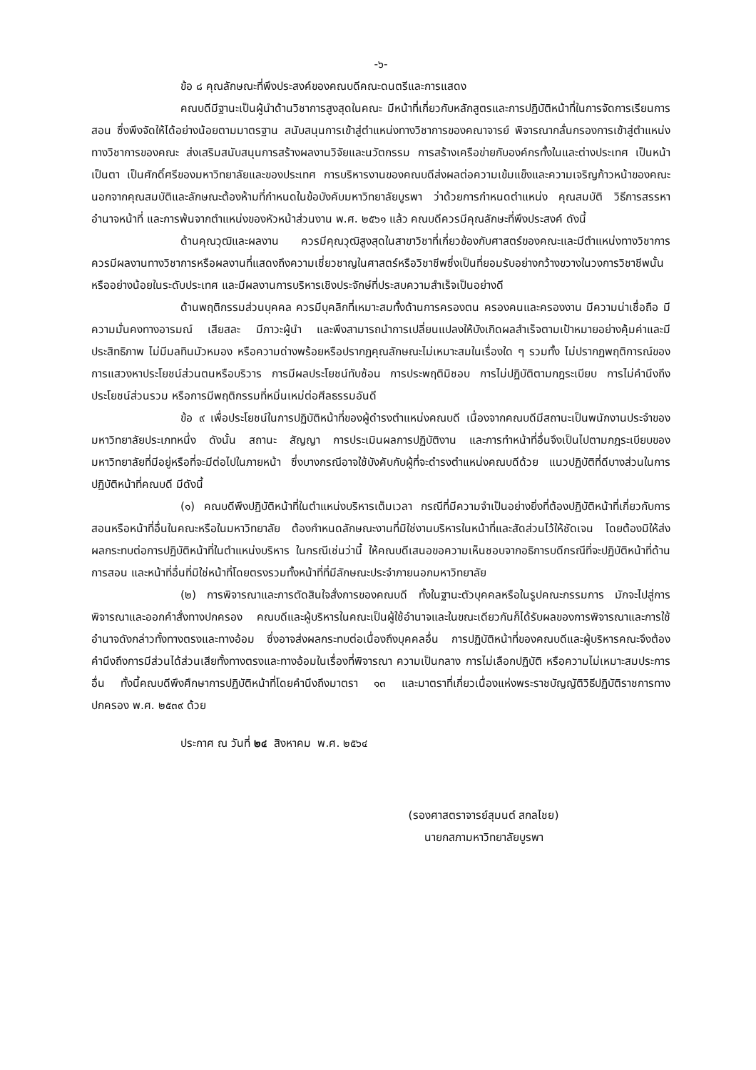-๖-
ข้อ ๘ คุณลักษณะที่พึงประสงค์ของคณบดีคณะดนตรีและการแสดง
คณบดีมีฐานะเป็นผู้นำด้านวิชาการสูงสุดในคณะ มีหน้าที่เกี่ยวกับหลักสูตรและการปฏิบัติหน้าที่ในการจัดการเรียนการสอน ซึ่งพึงจัดให้ได้อย่างน้อยตามมาตรฐาน สนับสนุนการเข้าสู่ตำแหน่งทางวิชาการของคณาจารย์ พิจารณากลั่นกรองการเข้าสู่ตำแหน่งทางวิชาการของคณะ ส่งเสริมสนับสนุนการสร้างผลงานวิจัยและนวัตกรรม การสร้างเครือข่ายกับองค์กรทั้งในและต่างประเทศ เป็นหน้าเป็นตา เป็นศักดิ์ศรีของมหาวิทยาลัยและของประเทศ การบริหารงานของคณบดีส่งผลต่อความเข้มแข็งและความเจริญก้าวหน้าของคณะ นอกจากคุณสมบัติและลักษณะต้องห้ามที่กำหนดในข้อบังคับมหาวิทยาลัยบูรพา ว่าด้วยการกำหนดตำแหน่ง คุณสมบัติ วิธีการสรรหา อำนาจหน้าที่ และการพ้นจากตำแหน่งของหัวหน้าส่วนงาน พ.ศ. ๒๕๖๑ แล้ว คณบดีควรมีคุณลักษะที่พึงประสงค์ ดังนี้
ด้านคุณวุฒิและผลงาน ควรมีคุณวุฒิสูงสุดในสาขาวิชาที่เกี่ยวข้องกับศาสตร์ของคณะและมีตำแหน่งทางวิชาการ ควรมีผลงานทางวิชาการหรือผลงานที่แสดงถึงความเชี่ยวชาญในศาสตร์หรือวิชาชีพซึ่งเป็นที่ยอมรับอย่างกว้างขวางในวงการวิชาชีพนั้น หรืออย่างน้อยในระดับประเทศ และมีผลงานการบริหารเชิงประจักษ์ที่ประสบความสำเร็จเป็นอย่างดี
ด้านพฤติกรรมส่วนบุคคล ควรมีบุคลิกที่เหมาะสมทั้งด้านการครองตน ครองคนและครองงาน มีความน่าเชื่อถือ มีความมั่นคงทางอารมณ์ เสียสละ มีภาวะผู้นำ และพึงสามารถนำการเปลี่ยนแปลงให้บังเกิดผลสำเร็จตามเป้าหมายอย่างคุ้มค่าและมีประสิทธิภาพ ไม่มีมลทินมัวหมอง หรือความด่างพร้อยหรือปรากฏคุณลักษณะไม่เหมาะสมในเรื่องใด ๆ รวมทั้ง ไม่ปรากฏพฤติการณ์ของการแสวงหาประโยชน์ส่วนตนหรือบริวาร การมีผลประโยชน์ทับซ้อน การประพฤติมิชอบ การไม่ปฏิบัติตามกฎระเบียบ การไม่คำนึงถึงประโยชน์ส่วนรวม หรือการมีพฤติกรรมที่หมิ่นเหม่ต่อศีลธรรมอันดี
ข้อ ๙ เพื่อประโยชน์ในการปฏิบัติหน้าที่ของผู้ดำรงตำแหน่งคณบดี เนื่องจากคณบดีมีสถานะเป็นพนักงานประจำของมหาวิทยาลัยประเภทหนึ่ง ดังนั้น สถานะ สัญญา การประเมินผลการปฏิบัติงาน และการทำหน้าที่อื่นจึงเป็นไปตามกฎระเบียบของมหาวิทยาลัยที่มีอยู่หรือที่จะมีต่อไปในภายหน้า ซึ่งบางกรณีอาจใช้บังคับกับผู้ที่จะดำรงตำแหน่งคณบดีด้วย แนวปฏิบัติที่ดีบางส่วนในการปฏิบัติหน้าที่คณบดี มีดังนี้
(๑) คณบดีพึงปฏิบัติหน้าที่ในตำแหน่งบริหารเต็มเวลา กรณีที่มีความจำเป็นอย่างยิ่งที่ต้องปฏิบัติหน้าที่เกี่ยวกับการสอนหรือหน้าที่อื่นในคณะหรือในมหาวิทยาลัย ต้องกำหนดลักษณะงานที่มิใช่งานบริหารในหน้าที่และสัดส่วนไว้ให้ชัดเจน โดยต้องมิให้ส่งผลกระทบต่อการปฏิบัติหน้าที่ในตำแหน่งบริหาร ในกรณีเช่นว่านี้ ให้คณบดีเสนอขอความเห็นชอบจากอธิการบดีกรณีที่จะปฏิบัติหน้าที่ด้านการสอน และหน้าที่อื่นที่มิใช่หน้าที่โดยตรงรวมทั้งหน้าที่ที่มีลักษณะประจำภายนอกมหาวิทยาลัย
(๒) การพิจารณาและการตัดสินใจสั่งการของคณบดี ทั้งในฐานะตัวบุคคลหรือในรูปคณะกรรมการ มักจะไปสู่การพิจารณาและออกคำสั่งทางปกครอง คณบดีและผู้บริหารในคณะเป็นผู้ใช้อำนาจและในขณะเดียวกันก็ได้รับผลของการพิจารณาและการใช้อำนาจดังกล่าวทั้งทางตรงและทางอ้อม ซึ่งอาจส่งผลกระทบต่อเนื่องถึงบุคคลอื่น การปฏิบัติหน้าที่ของคณบดีและผู้บริหารคณะจึงต้องคำนึงถึงการมีส่วนได้ส่วนเสียทั้งทางตรงและทางอ้อมในเรื่องที่พิจารณา ความเป็นกลาง การไม่เลือกปฏิบัติ หรือความไม่เหมาะสมประการอื่น ทั้งนี้คณบดีพึงศึกษาการปฏิบัติหน้าที่โดยคำนึงถึงมาตรา ๑๓ และมาตราที่เกี่ยวเนื่องแห่งพระราชบัญญัติวิธีปฏิบัติราชการทางปกครอง พ.ศ. ๒๕๓๙ ด้วย
ประกาศ ณ วันที่ ๒๔ สิงหาคม พ.ศ. ๒๕๖๔
(รองศาสตราจารย์สุมนต์ สกลไชย)
นายกสภามหาวิทยาลัยบูรพา